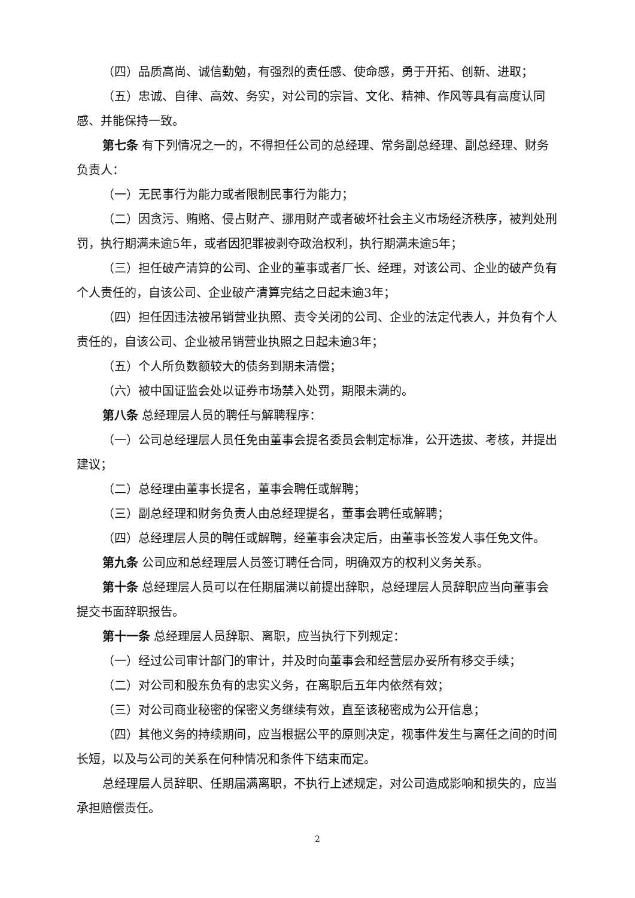（四）品质高尚、诚信勤勉，有强烈的责任感、使命感，勇于开拓、创新、进取；
（五）忠诚、自律、高效、务实，对公司的宗旨、文化、精神、作风等具有高度认同感、并能保持一致。
第七条 有下列情况之一的，不得担任公司的总经理、常务副总经理、副总经理、财务负责人：
（一）无民事行为能力或者限制民事行为能力；
（二）因贪污、贿赂、侵占财产、挪用财产或者破坏社会主义市场经济秩序，被判处刑罚，执行期满未逾5年，或者因犯罪被剥夺政治权利，执行期满未逾5年；
（三）担任破产清算的公司、企业的董事或者厂长、经理，对该公司、企业的破产负有个人责任的，自该公司、企业破产清算完结之日起未逾3年；
（四）担任因违法被吊销营业执照、责令关闭的公司、企业的法定代表人，并负有个人责任的，自该公司、企业被吊销营业执照之日起未逾3年；
（五）个人所负数额较大的债务到期未清偿；
（六）被中国证监会处以证券市场禁入处罚，期限未满的。
第八条 总经理层人员的聘任与解聘程序：
（一）公司总经理层人员任免由董事会提名委员会制定标准，公开选拔、考核，并提出建议；
（二）总经理由董事长提名，董事会聘任或解聘；
（三）副总经理和财务负责人由总经理提名，董事会聘任或解聘；
（四）总经理层人员的聘任或解聘，经董事会决定后，由董事长签发人事任免文件。
第九条 公司应和总经理层人员签订聘任合同，明确双方的权利义务关系。
第十条 总经理层人员可以在任期届满以前提出辞职，总经理层人员辞职应当向董事会提交书面辞职报告。
第十一条 总经理层人员辞职、离职，应当执行下列规定：
（一）经过公司审计部门的审计，并及时向董事会和经营层办妥所有移交手续；
（二）对公司和股东负有的忠实义务，在离职后五年内依然有效；
（三）对公司商业秘密的保密义务继续有效，直至该秘密成为公开信息；
（四）其他义务的持续期间，应当根据公平的原则决定，视事件发生与离任之间的时间长短，以及与公司的关系在何种情况和条件下结束而定。
总经理层人员辞职、任期届满离职，不执行上述规定，对公司造成影响和损失的，应当承担赔偿责任。
2